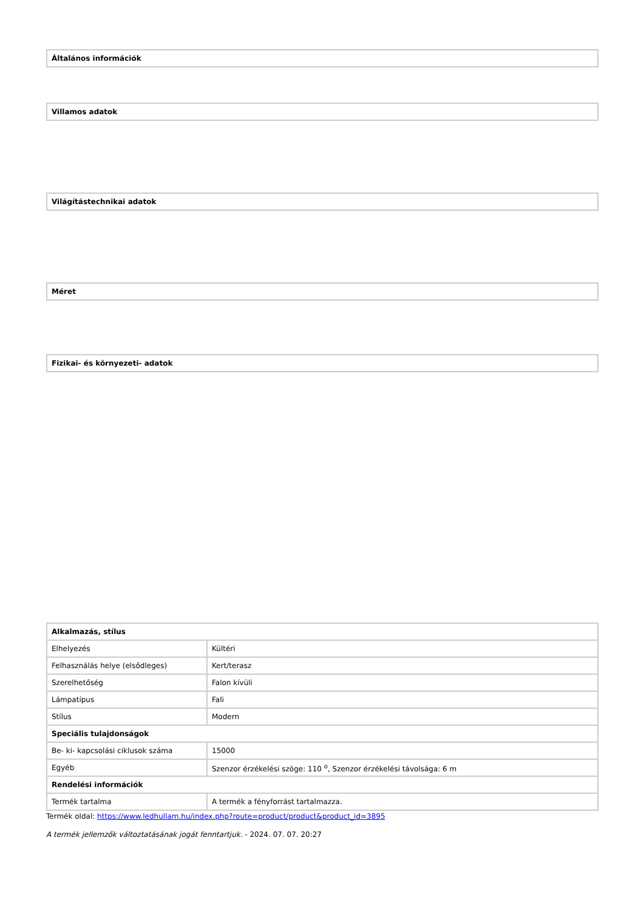| Általános információk |
| --- |
| Villamos adatok |
| --- |
| Világítástechnikai adatok |
| --- |
| Méret |
| --- |
| Fizikai- és környezeti- adatok |
| --- |
| Alkalmazás, stílus | |
| --- | --- |
| Elhelyezés | Kültéri |
| Felhasználás helye (elsődleges) | Kert/terasz |
| Szerelhetőség | Falon kívüli |
| Lámpatípus | Fali |
| Stílus | Modern |
| Speciális tulajdonságok | |
| Be- ki- kapcsolási ciklusok száma | 15000 |
| Egyéb | Szenzor érzékelési szöge: 110 <sup>o</sup>, Szenzor érzékelési távolsága: 6 m |
| Rendelési információk | |
| Termék tartalma | A termék a fényforrást tartalmazza. |
Termék oldal: https://www.ledhullam.hu/index.php?route=product/product&product_id=3895
A termék jellemzők változtatásának jogát fenntartjuk. - 2024. 07. 07. 20:27